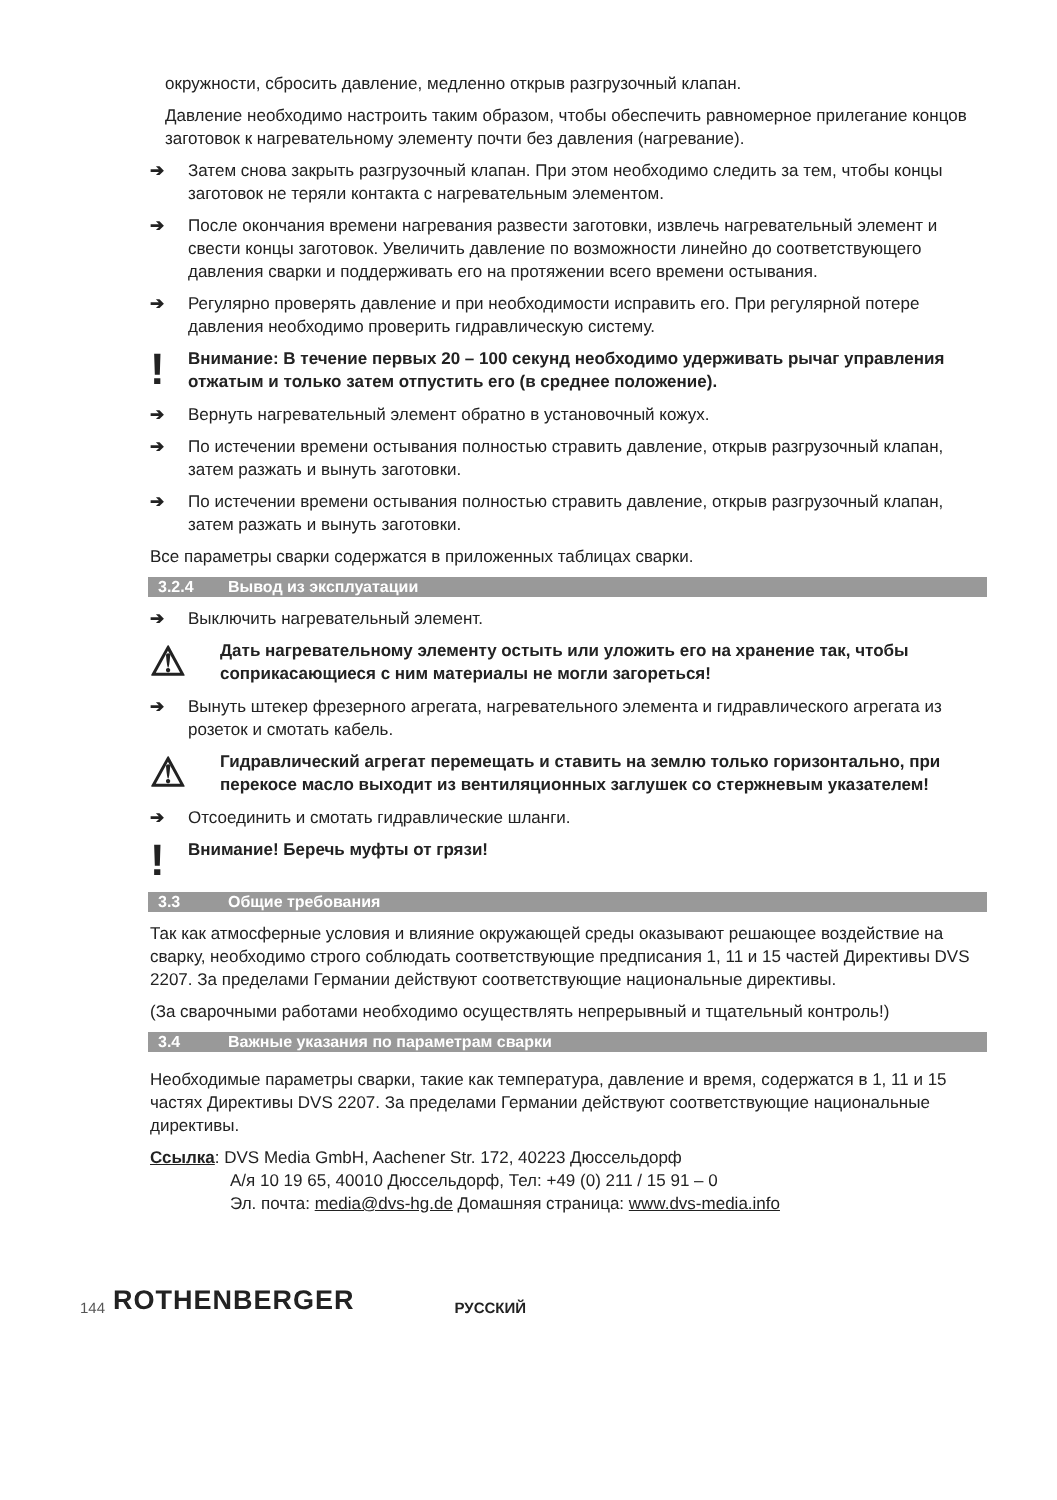окружности, сбросить давление, медленно открыв разгрузочный клапан.
Давление необходимо настроить таким образом, чтобы обеспечить равномерное прилегание концов заготовок к нагревательному элементу почти без давления (нагревание).
➔ Затем снова закрыть разгрузочный клапан. При этом необходимо следить за тем, чтобы концы заготовок не теряли контакта с нагревательным элементом.
➔ После окончания времени нагревания развести заготовки, извлечь нагревательный элемент и свести концы заготовок. Увеличить давление по возможности линейно до соответствующего давления сварки и поддерживать его на протяжении всего времени остывания.
➔ Регулярно проверять давление и при необходимости исправить его. При регулярной потере давления необходимо проверить гидравлическую систему.
! Внимание: В течение первых 20 – 100 секунд необходимо удерживать рычаг управления отжатым и только затем отпустить его (в среднее положение).
➔ Вернуть нагревательный элемент обратно в установочный кожух.
➔ По истечении времени остывания полностью стравить давление, открыв разгрузочный клапан, затем разжать и вынуть заготовки.
➔ По истечении времени остывания полностью стравить давление, открыв разгрузочный клапан, затем разжать и вынуть заготовки.
Все параметры сварки содержатся в приложенных таблицах сварки.
3.2.4 Вывод из эксплуатации
➔ Выключить нагревательный элемент.
⚠ Дать нагревательному элементу остыть или уложить его на хранение так, чтобы соприкасающиеся с ним материалы не могли загореться!
➔ Вынуть штекер фрезерного агрегата, нагревательного элемента и гидравлического агрегата из розеток и смотать кабель.
⚠ Гидравлический агрегат перемещать и ставить на землю только горизонтально, при перекосе масло выходит из вентиляционных заглушек со стержневым указателем!
➔ Отсоединить и смотать гидравлические шланги.
! Внимание! Беречь муфты от грязи!
3.3 Общие требования
Так как атмосферные условия и влияние окружающей среды оказывают решающее воздействие на сварку, необходимо строго соблюдать соответствующие предписания 1, 11 и 15 частей Директивы DVS 2207. За пределами Германии действуют соответствующие национальные директивы.
(За сварочными работами необходимо осуществлять непрерывный и тщательный контроль!)
3.4 Важные указания по параметрам сварки
Необходимые параметры сварки, такие как температура, давление и время, содержатся в 1, 11 и 15 частях Директивы DVS 2207. За пределами Германии действуют соответствующие национальные директивы.
Ссылка: DVS Media GmbH, Aachener Str. 172, 40223 Дюссельдорф
А/я 10 19 65, 40010 Дюссельдорф, Тел: +49 (0) 211 / 15 91 – 0
Эл. почта: media@dvs-hg.de Домашняя страница: www.dvs-media.info
144 ROTHENBERGER РУССКИЙ